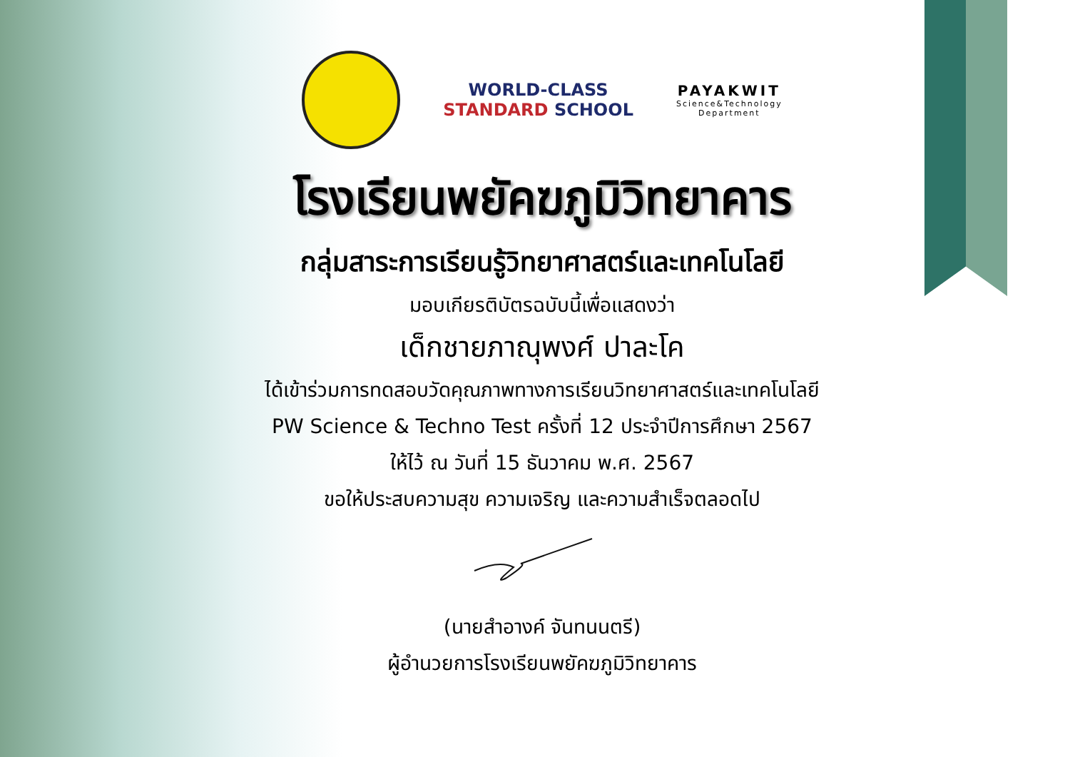WORLD-CLASS
STANDARD SCHOOL
PAYAKWIT
Science&Technology
Department
โรงเรียนพยัคฆภูมิวิทยาคาร
กลุ่มสาระการเรียนรู้วิทยาศาสตร์และเทคโนโลยี
มอบเกียรติบัตรฉบับนี้เพื่อแสดงว่า
เด็กชายภาณุพงศ์ ปาละโค
ได้เข้าร่วมการทดสอบวัดคุณภาพทางการเรียนวิทยาศาสตร์และเทคโนโลยี
PW Science & Techno Test ครั้งที่ 12 ประจำปีการศึกษา 2567
ให้ไว้ ณ วันที่ 15 ธันวาคม พ.ศ. 2567
ขอให้ประสบความสุข ความเจริญ และความสำเร็จตลอดไป
(นายสำอางค์ จันทนนตรี)
ผู้อำนวยการโรงเรียนพยัคฆภูมิวิทยาคาร